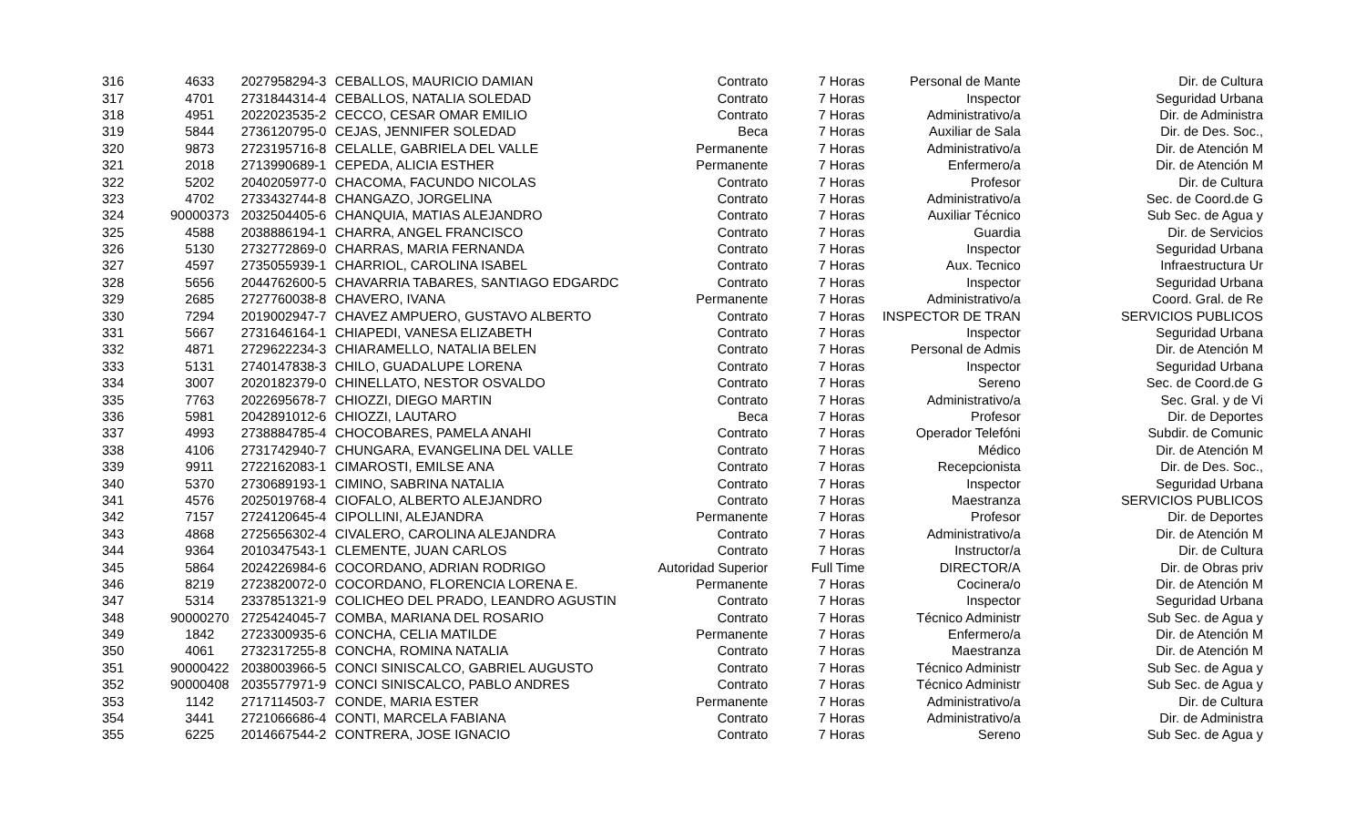| 316 | 4633 | 2027958294-3 | CEBALLOS, MAURICIO DAMIAN | Contrato | 7 Horas | Personal de Mante | Dir. de Cultura |
| 317 | 4701 | 2731844314-4 | CEBALLOS, NATALIA SOLEDAD | Contrato | 7 Horas | Inspector | Seguridad Urbana |
| 318 | 4951 | 2022023535-2 | CECCO, CESAR OMAR EMILIO | Contrato | 7 Horas | Administrativo/a | Dir. de Administra |
| 319 | 5844 | 2736120795-0 | CEJAS, JENNIFER SOLEDAD | Beca | 7 Horas | Auxiliar de Sala | Dir. de Des. Soc., |
| 320 | 9873 | 2723195716-8 | CELALLE, GABRIELA DEL VALLE | Permanente | 7 Horas | Administrativo/a | Dir. de Atención M |
| 321 | 2018 | 2713990689-1 | CEPEDA, ALICIA ESTHER | Permanente | 7 Horas | Enfermero/a | Dir. de Atención M |
| 322 | 5202 | 2040205977-0 | CHACOMA, FACUNDO NICOLAS | Contrato | 7 Horas | Profesor | Dir. de Cultura |
| 323 | 4702 | 2733432744-8 | CHANGAZO, JORGELINA | Contrato | 7 Horas | Administrativo/a | Sec. de Coord.de G |
| 324 | 90000373 | 2032504405-6 | CHANQUIA, MATIAS ALEJANDRO | Contrato | 7 Horas | Auxiliar Técnico | Sub Sec. de Agua y |
| 325 | 4588 | 2038886194-1 | CHARRA, ANGEL FRANCISCO | Contrato | 7 Horas | Guardia | Dir. de Servicios |
| 326 | 5130 | 2732772869-0 | CHARRAS, MARIA FERNANDA | Contrato | 7 Horas | Inspector | Seguridad Urbana |
| 327 | 4597 | 2735055939-1 | CHARRIOL, CAROLINA ISABEL | Contrato | 7 Horas | Aux. Tecnico | Infraestructura Ur |
| 328 | 5656 | 2044762600-5 | CHAVARRIA TABARES, SANTIAGO EDGARDC | Contrato | 7 Horas | Inspector | Seguridad Urbana |
| 329 | 2685 | 2727760038-8 | CHAVERO, IVANA | Permanente | 7 Horas | Administrativo/a | Coord. Gral. de Re |
| 330 | 7294 | 2019002947-7 | CHAVEZ AMPUERO, GUSTAVO ALBERTO | Contrato | 7 Horas | INSPECTOR DE TRAN | SERVICIOS PUBLICOS |
| 331 | 5667 | 2731646164-1 | CHIAPEDI, VANESA ELIZABETH | Contrato | 7 Horas | Inspector | Seguridad Urbana |
| 332 | 4871 | 2729622234-3 | CHIARAMELLO, NATALIA BELEN | Contrato | 7 Horas | Personal de Admis | Dir. de Atención M |
| 333 | 5131 | 2740147838-3 | CHILO, GUADALUPE LORENA | Contrato | 7 Horas | Inspector | Seguridad Urbana |
| 334 | 3007 | 2020182379-0 | CHINELLATO, NESTOR OSVALDO | Contrato | 7 Horas | Sereno | Sec. de Coord.de G |
| 335 | 7763 | 2022695678-7 | CHIOZZI, DIEGO MARTIN | Contrato | 7 Horas | Administrativo/a | Sec. Gral. y de Vi |
| 336 | 5981 | 2042891012-6 | CHIOZZI, LAUTARO | Beca | 7 Horas | Profesor | Dir. de Deportes |
| 337 | 4993 | 2738884785-4 | CHOCOBARES, PAMELA ANAHI | Contrato | 7 Horas | Operador Telefóni | Subdir. de Comunic |
| 338 | 4106 | 2731742940-7 | CHUNGARA, EVANGELINA DEL VALLE | Contrato | 7 Horas | Médico | Dir. de Atención M |
| 339 | 9911 | 2722162083-1 | CIMAROSTI, EMILSE ANA | Contrato | 7 Horas | Recepcionista | Dir. de Des. Soc., |
| 340 | 5370 | 2730689193-1 | CIMINO, SABRINA NATALIA | Contrato | 7 Horas | Inspector | Seguridad Urbana |
| 341 | 4576 | 2025019768-4 | CIOFALO, ALBERTO ALEJANDRO | Contrato | 7 Horas | Maestranza | SERVICIOS PUBLICOS |
| 342 | 7157 | 2724120645-4 | CIPOLLINI, ALEJANDRA | Permanente | 7 Horas | Profesor | Dir. de Deportes |
| 343 | 4868 | 2725656302-4 | CIVALERO, CAROLINA ALEJANDRA | Contrato | 7 Horas | Administrativo/a | Dir. de Atención M |
| 344 | 9364 | 2010347543-1 | CLEMENTE, JUAN CARLOS | Contrato | 7 Horas | Instructor/a | Dir. de Cultura |
| 345 | 5864 | 2024226984-6 | COCORDANO, ADRIAN RODRIGO | Autoridad Superior | Full Time | DIRECTOR/A | Dir. de Obras priv |
| 346 | 8219 | 2723820072-0 | COCORDANO, FLORENCIA LORENA E. | Permanente | 7 Horas | Cocinera/o | Dir. de Atención M |
| 347 | 5314 | 2337851321-9 | COLICHEO DEL PRADO, LEANDRO AGUSTIN | Contrato | 7 Horas | Inspector | Seguridad Urbana |
| 348 | 90000270 | 2725424045-7 | COMBA, MARIANA DEL ROSARIO | Contrato | 7 Horas | Técnico Administr | Sub Sec. de Agua y |
| 349 | 1842 | 2723300935-6 | CONCHA, CELIA MATILDE | Permanente | 7 Horas | Enfermero/a | Dir. de Atención M |
| 350 | 4061 | 2732317255-8 | CONCHA, ROMINA NATALIA | Contrato | 7 Horas | Maestranza | Dir. de Atención M |
| 351 | 90000422 | 2038003966-5 | CONCI SINISCALCO, GABRIEL AUGUSTO | Contrato | 7 Horas | Técnico Administr | Sub Sec. de Agua y |
| 352 | 90000408 | 2035577971-9 | CONCI SINISCALCO, PABLO ANDRES | Contrato | 7 Horas | Técnico Administr | Sub Sec. de Agua y |
| 353 | 1142 | 2717114503-7 | CONDE, MARIA ESTER | Permanente | 7 Horas | Administrativo/a | Dir. de Cultura |
| 354 | 3441 | 2721066686-4 | CONTI, MARCELA FABIANA | Contrato | 7 Horas | Administrativo/a | Dir. de Administra |
| 355 | 6225 | 2014667544-2 | CONTRERA, JOSE IGNACIO | Contrato | 7 Horas | Sereno | Sub Sec. de Agua y |